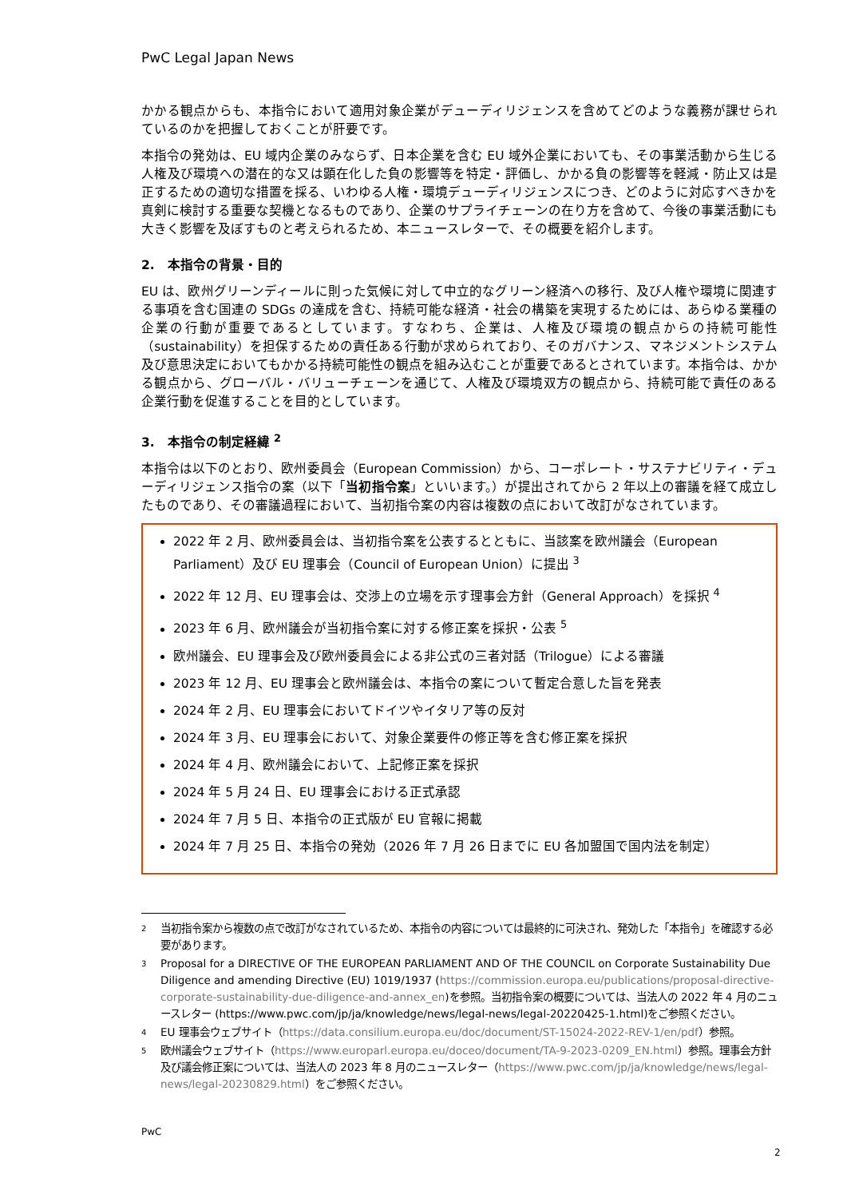PwC Legal Japan News
かかる観点からも、本指令において適用対象企業がデューディリジェンスを含めてどのような義務が課せられているのかを把握しておくことが肝要です。
本指令の発効は、EU 域内企業のみならず、日本企業を含む EU 域外企業においても、その事業活動から生じる人権及び環境への潜在的な又は顕在化した負の影響等を特定・評価し、かかる負の影響等を軽減・防止又は是正するための適切な措置を採る、いわゆる人権・環境デューディリジェンスにつき、どのように対応すべきかを真剣に検討する重要な契機となるものであり、企業のサプライチェーンの在り方を含めて、今後の事業活動にも大きく影響を及ぼすものと考えられるため、本ニュースレターで、その概要を紹介します。
2.　本指令の背景・目的
EU は、欧州グリーンディールに則った気候に対して中立的なグリーン経済への移行、及び人権や環境に関連する事項を含む国連の SDGs の達成を含む、持続可能な経済・社会の構築を実現するためには、あらゆる業種の企業の行動が重要であるとしています。すなわち、企業は、人権及び環境の観点からの持続可能性（sustainability）を担保するための責任ある行動が求められており、そのガバナンス、マネジメントシステム及び意思決定においてもかかる持続可能性の観点を組み込むことが重要であるとされています。本指令は、かかる観点から、グローバル・バリューチェーンを通じて、人権及び環境双方の観点から、持続可能で責任のある企業行動を促進することを目的としています。
3.　本指令の制定経緯 <sup>2</sup>
本指令は以下のとおり、欧州委員会（European Commission）から、コーポレート・サステナビリティ・デューディリジェンス指令の案（以下「当初指令案」といいます。）が提出されてから 2 年以上の審議を経て成立したものであり、その審議過程において、当初指令案の内容は複数の点において改訂がなされています。
2022 年 2 月、欧州委員会は、当初指令案を公表するとともに、当該案を欧州議会（European Parliament）及び EU 理事会（Council of European Union）に提出 <sup>3</sup>
2022 年 12 月、EU 理事会は、交渉上の立場を示す理事会方針（General Approach）を採択 <sup>4</sup>
2023 年 6 月、欧州議会が当初指令案に対する修正案を採択・公表 <sup>5</sup>
欧州議会、EU 理事会及び欧州委員会による非公式の三者対話（Trilogue）による審議
2023 年 12 月、EU 理事会と欧州議会は、本指令の案について暫定合意した旨を発表
2024 年 2 月、EU 理事会においてドイツやイタリア等の反対
2024 年 3 月、EU 理事会において、対象企業要件の修正等を含む修正案を採択
2024 年 4 月、欧州議会において、上記修正案を採択
2024 年 5 月 24 日、EU 理事会における正式承認
2024 年 7 月 5 日、本指令の正式版が EU 官報に掲載
2024 年 7 月 25 日、本指令の発効（2026 年 7 月 26 日までに EU 各加盟国で国内法を制定）
2 当初指令案から複数の点で改訂がなされているため、本指令の内容については最終的に可決され、発効した「本指令」を確認する必要があります。
3 Proposal for a DIRECTIVE OF THE EUROPEAN PARLIAMENT AND OF THE COUNCIL on Corporate Sustainability Due Diligence and amending Directive (EU) 1019/1937 (https://commission.europa.eu/publications/proposal-directive-corporate-sustainability-due-diligence-and-annex_en)を参照。当初指令案の概要については、当法人の 2022 年 4 月のニュースレター (https://www.pwc.com/jp/ja/knowledge/news/legal-news/legal-20220425-1.html)をご参照ください。
4 EU 理事会ウェブサイト（https://data.consilium.europa.eu/doc/document/ST-15024-2022-REV-1/en/pdf）参照。
5 欧州議会ウェブサイト（https://www.europarl.europa.eu/doceo/document/TA-9-2023-0209_EN.html）参照。理事会方針及び議会修正案については、当法人の 2023 年 8 月のニュースレター（https://www.pwc.com/jp/ja/knowledge/news/legal-news/legal-20230829.html）をご参照ください。
PwC
2